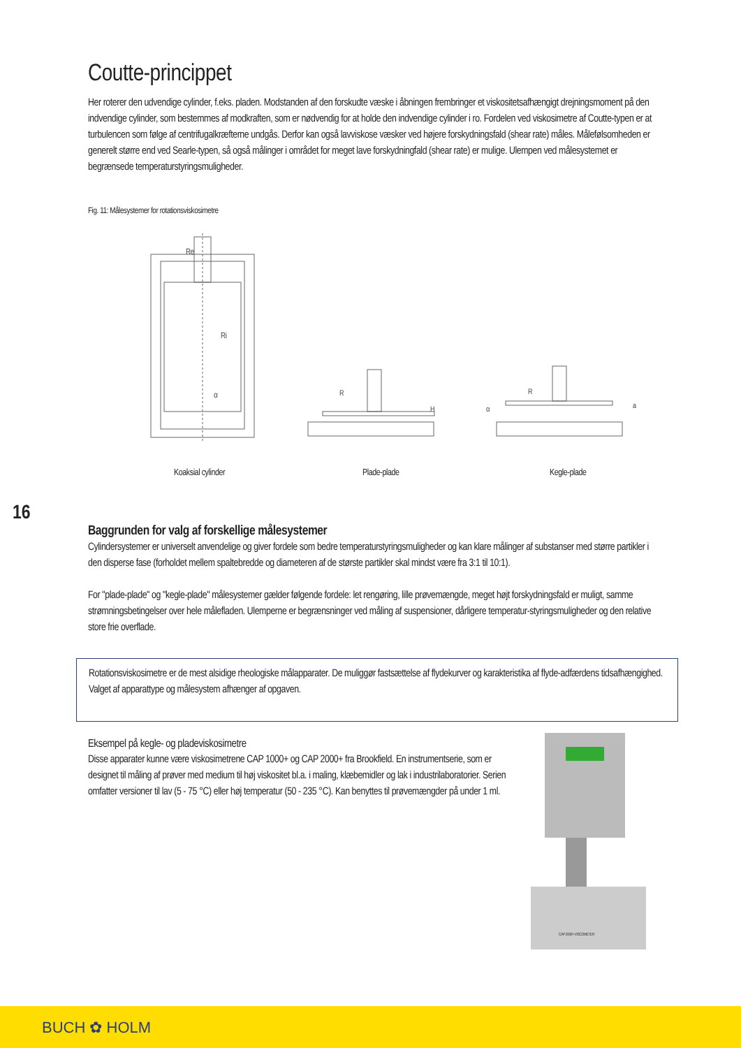16
Coutte-princippet
Her roterer den udvendige cylinder, f.eks. pladen. Modstanden af den forskudte væske i åbningen frembringer et viskositetsafhængigt drejningsmoment på den indvendige cylinder, som bestemmes af modkraften, som er nødvendig for at holde den indvendige cylinder i ro. Fordelen ved viskosimetre af Coutte-typen er at turbulencen som følge af centrifugalkræfterne undgås. Derfor kan også lavviskose væsker ved højere forskydningsfald (shear rate) måles. Målefølsomheden er generelt større end ved Searle-typen, så også målinger i området for meget lave forskydningfald (shear rate) er mulige. Ulempen ved målesystemet er begrænsede temperaturstyringsmuligheder.
Fig. 11: Målesystemer for rotationsviskosimetre
Re
Ri
α
R
H
R
α
a
Koaksial cylinder Plade-plade Kegle-plade
Baggrunden for valg af forskellige målesystemer
Cylindersystemer er universelt anvendelige og giver fordele som bedre temperaturstyringsmuligheder og kan klare målinger af substanser med større partikler i den disperse fase (forholdet mellem spaltebredde og diameteren af de største partikler skal mindst være fra 3:1 til 10:1).
For "plade-plade" og "kegle-plade" målesystemer gælder følgende fordele: let rengøring, lille prøvemængde, meget højt forskydningsfald er muligt, samme strømningsbetingelser over hele målefladen. Ulemperne er begrænsninger ved måling af suspensioner, dårligere temperatur-styringsmuligheder og den relative store frie overflade.
Rotationsviskosimetre er de mest alsidige rheologiske målapparater. De muliggør fastsættelse af flydekurver og karakteristika af flyde-adfærdens tidsafhængighed. Valget af apparattype og målesystem afhænger af opgaven.
Eksempel på kegle- og pladeviskosimetre
Disse apparater kunne være viskosimetrene CAP 1000+ og CAP 2000+ fra Brookfield. En instrumentserie, som er designet til måling af prøver med medium til høj viskositet bl.a. i maling, klæbemidler og lak i industrilaboratorier. Serien omfatter versioner til lav (5 - 75 °C) eller høj temperatur (50 - 235 °C). Kan benyttes til prøvemængder på under 1 ml.
CAP 2000+ VISCOMETER
BUCH ✿ HOLM